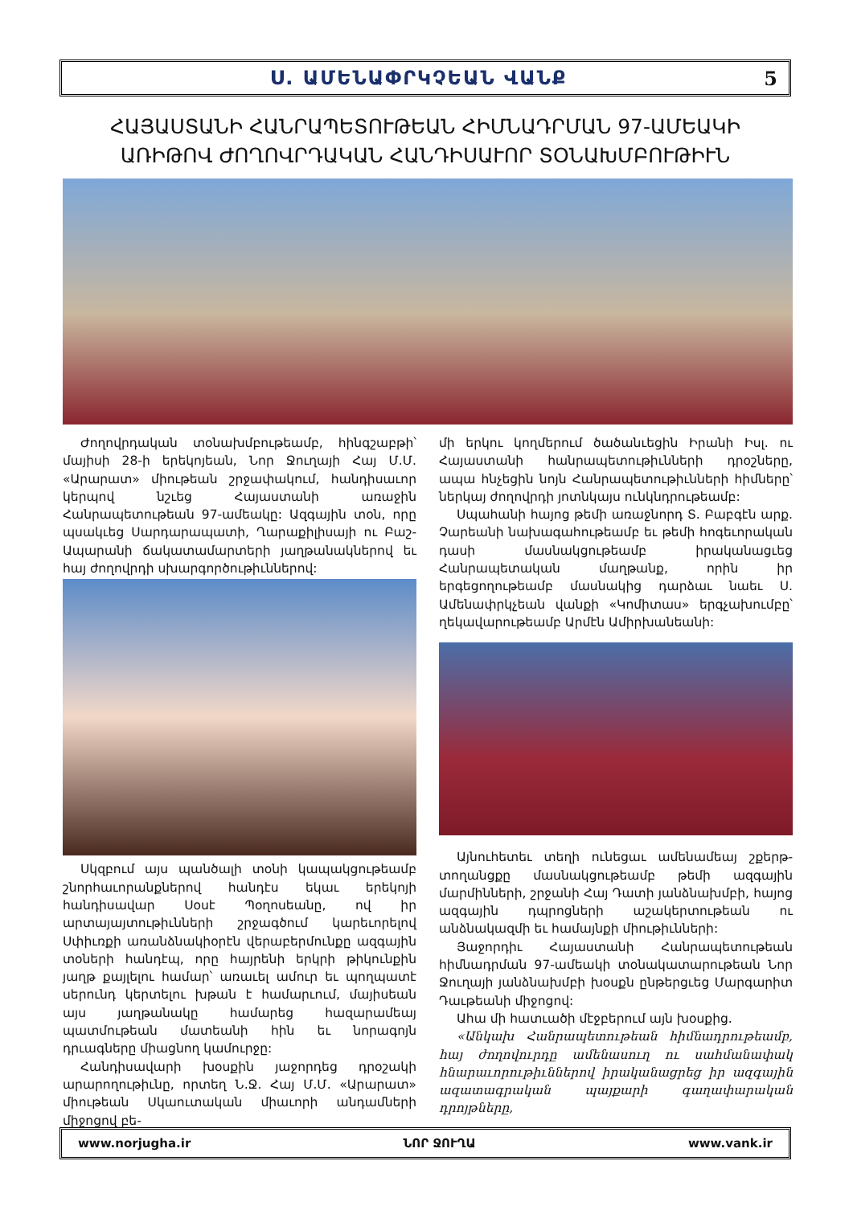Ս. ԱՄԵՆԱՓՐԿՉԵԱՆ ՎԱՆՔ 5
ՀԱՅԱՍՏԱՆԻ ՀԱՆՐԱՊԵՏՈՒԹԵԱՆ ՀԻՄՆԱԴՐՄԱՆ 97-ԱՄԵԱԿԻ
ԱՌԻԹՈՎ ԺՈՂՈՎՐԴԱԿԱՆ ՀԱՆԴԻՍԱՒՈՐ ՏՕՆԱԽՄԲՈՒԹԻՒՆ
Ժողովրդական տօնախմբութեամբ, հինգշաբթի՝ մայիսի 28-ի երեկոյեան, Նոր Ջուղայի Հայ Մ.Մ. «Արարատ» միութեան շրջափակում, հանդիսաւոր կերպով նշւեց Հայաստանի առաջին Հանրապետութեան 97-ամեակը: Ազգային տօն, որը պսակւեց Սարդարապատի, Ղարաքիլիսայի ու Բաշ-Ապարանի ճակատամարտերի յաղթանակներով եւ հայ ժողովրդի սխարգործութիւններով:
Սկզբում այս պանծալի տօնի կապակցութեամբ շնորհաւորանքներով հանդէս եկաւ երեկոյի հանդիսավար Սօսէ Պօղոսեանը, ով իր արտայայտութիւնների շրջագծում կարեւորելով Սփիւռքի առանձնակիօրէն վերաբերմունքը ազգային տօների հանդէպ, որը հայրենի երկրի թիկունքին յաղթ քայլելու համար՝ առաւել ամուր եւ պողպատէ սերունդ կերտելու խթան է համարւում, մայիսեան այս յաղթանակը համարեց հազարամեայ պատմութեան մատեանի հին եւ նորագոյն դրւագները միացնող կամուրջը:
Հանդիսավարի խօսքին յաջորդեց դրօշակի արարողութիւնը, որտեղ Ն.Ջ. Հայ Մ.Մ. «Արարատ» միութեան Սկաուտական միաւորի անդամների միջոցով բե-
մի երկու կողմերում ծածանւեցին Իրանի Իսլ. ու Հայաստանի հանրապետութիւնների դրօշները, ապա հնչեցին նոյն Հանրապետութիւնների հիմները՝ ներկայ ժողովրդի յոտնկայս ունկնդրութեամբ:
Սպահանի հայոց թեմի առաջնորդ Տ. Բաբգէն արք. Չարեանի նախագահութեամբ եւ թեմի հոգեւորական դասի մասնակցութեամբ իրականացւեց Հանրապետական մաղթանք, որին իր երգեցողութեամբ մասնակից դարձաւ նաեւ Ս. Ամենափրկչեան վանքի «Կոմիտաս» երգչախումբը՝ ղեկավարութեամբ Արմէն Ամիրխանեանի:
Այնուհետեւ տեղի ունեցաւ ամենամեայ շքերթ-տողանցքը մասնակցութեամբ թեմի ազգային մարմինների, շրջանի Հայ Դատի յանձնախմբի, հայոց ազգային դպրոցների աշակերտութեան ու անձնակազմի եւ համայնքի միութիւնների:
Յաջորդիւ Հայաստանի Հանրապետութեան հիմնադրման 97-ամեակի տօնակատարութեան Նոր Ջուղայի յանձնախմբի խօսքն ընթերցւեց Մարգարիտ Դաւթեանի միջոցով:
Ահա մի հատւածի մէջբերում այն խօսքից.
«Անկախ Հանրապետութեան հիմնադրութեամբ, հայ ժողովուրդը ամենասուղ ու սահմանափակ հնարաւորութիւններով իրականացրեց իր ազգային ազատագրական պայքարի գաղափարական դրոյթները,
www.norjugha.ir ՆՈՐ ՋՈՒՂԱ www.vank.ir